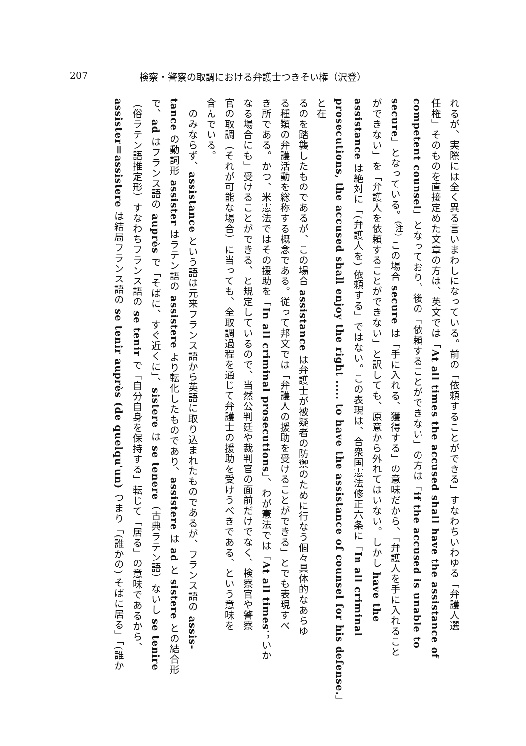207 検察・警察の取調における弁護士つきそい権（沢登）
れるが、実際には全く異る言いまわしになっている。前の「依頼することができる」すなわちいわゆる「弁護人選
任権」そのものを直接定めた文章の方は、英文では「At all times the accused shall have the assistance of
competent counsel」となっており、後の「依頼することができない」の方は「if the accused is unable to
secure」となっている。<sup>(注)</sup> この場合 secure は「手に入れる、獲得する」の意味だから、「弁護人を手に入れること
ができない」を「弁護人を依頼することができない」と訳しても、原意から外れてはいない。しかし have the
assistance は絶対に「(弁護人を) 依頼する」ではない。この表現は、合衆国憲法修正六条に「In all criminal
prosecutions, the accused shall enjoy the right ..... to have the assistance of counsel for his defense.」と在
るのを踏襲したものであるが、この場合 assistance は弁護士が被疑者の防禦のために行なう個々具体的なあらゆ
る種類の弁護活動を総称する概念である。従って邦文では「弁護人の援助を受けることができる」とでも表現すべ
き所である。かつ、米憲法ではその援助を「In all criminal prosecutions」、わが憲法では「At all times；いか
なる場合にも」受けることができる、と規定しているので、当然公判廷や裁判官の面前だけでなく、検察官や警察
官の取調（それが可能な場合）に当っても、全取調過程を通じて弁護士の援助を受けうべきである、という意味を
含んでいる。
　のみならず、assistance という語は元来フランス語から英語に取り込まれたものであるが、フランス語の assis-
tance の動詞形 assister はラテン語の assistere より転化したものであり、assistere は ad と sistere との結合形
で、ad はフランス語の auprès で「そばに、すぐ近くに」、sistere は se tenere（古典ラテン語）ないし se tenire
（俗ラテン語推定形）すなわちフランス語の se tenir で「自分自身を保持する」転じて「居る」の意味であるから、
assister＝assistere は結局フランス語の se tenir auprès (de quelqu'un) つまり「(誰かの) そばに居る」「(誰か